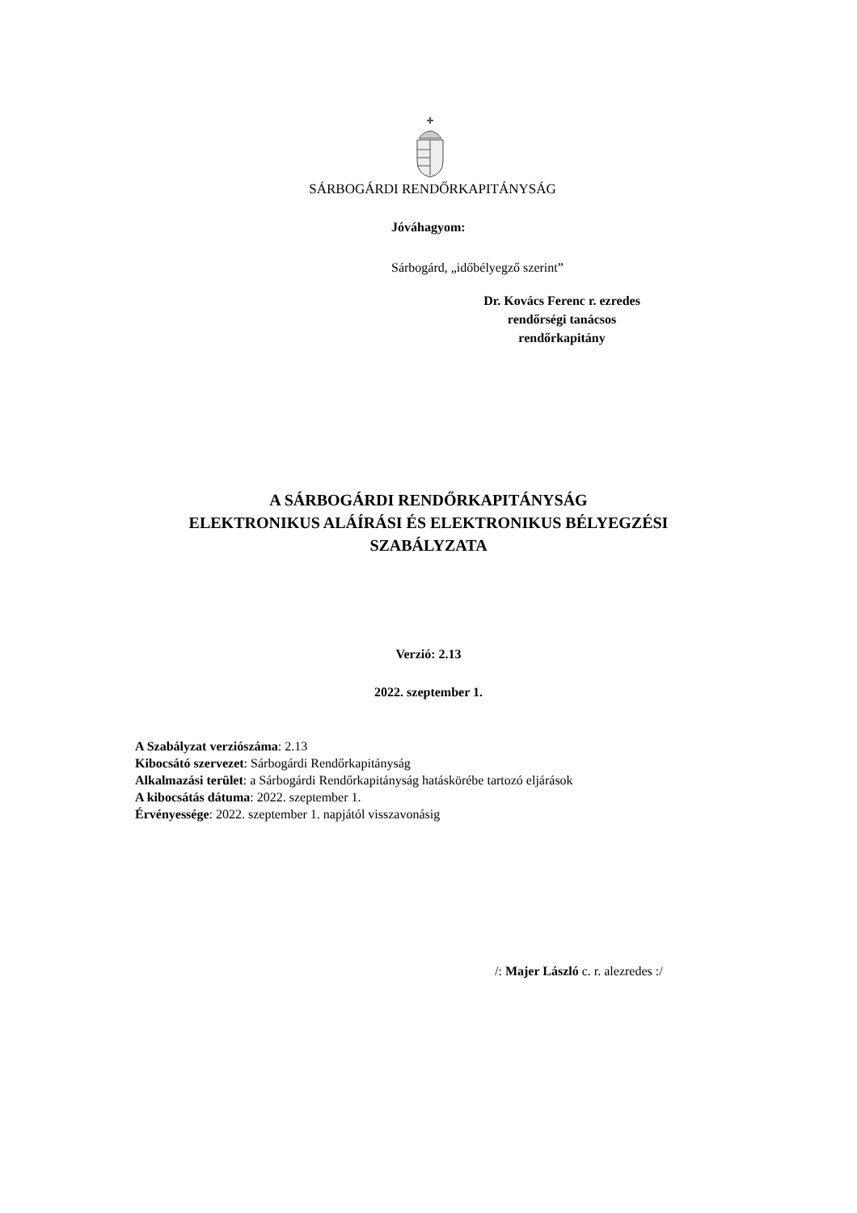SÁRBOGÁRDI RENDŐRKAPITÁNYSÁG
Jóváhagyom:
Sárbogárd, „időbélyegző szerint”
Dr. Kovács Ferenc r. ezredes
rendőrségi tanácsos
rendőrkapitány
A SÁRBOGÁRDI RENDŐRKAPITÁNYSÁG
ELEKTRONIKUS ALÁÍRÁSI ÉS ELEKTRONIKUS BÉLYEGZÉSI
SZABÁLYZATA
Verzió: 2.13
2022. szeptember 1.
A Szabályzat verziószáma: 2.13
Kibocsátó szervezet: Sárbogárdi Rendőrkapitányság
Alkalmazási terület: a Sárbogárdi Rendőrkapitányság hatáskörébe tartozó eljárások
A kibocsátás dátuma: 2022. szeptember 1.
Érvényessége: 2022. szeptember 1. napjától visszavonásig
/: Majer László c. r. alezredes :/